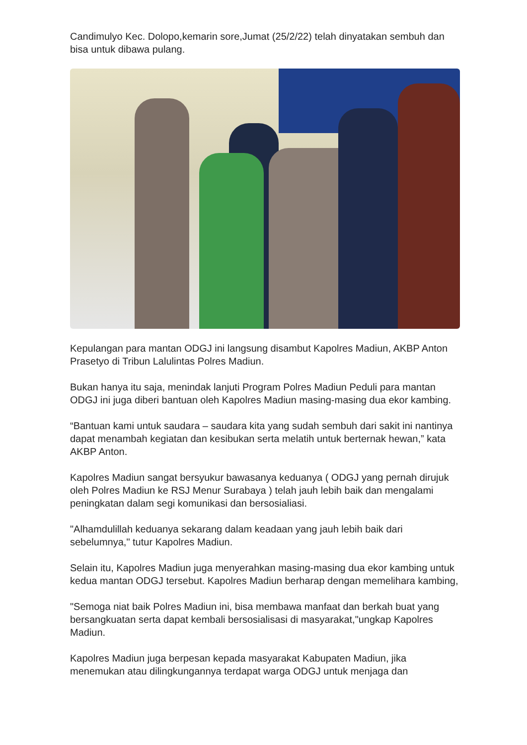Candimulyo Kec. Dolopo,kemarin sore,Jumat (25/2/22) telah dinyatakan sembuh dan bisa untuk dibawa pulang.
Kepulangan para mantan ODGJ ini langsung disambut Kapolres Madiun, AKBP Anton Prasetyo di Tribun Lalulintas Polres Madiun.
Bukan hanya itu saja, menindak lanjuti Program Polres Madiun Peduli para mantan ODGJ ini juga diberi bantuan oleh Kapolres Madiun masing-masing dua ekor kambing.
“Bantuan kami untuk saudara – saudara kita yang sudah sembuh dari sakit ini nantinya dapat menambah kegiatan dan kesibukan serta melatih untuk berternak hewan,” kata AKBP Anton.
Kapolres Madiun sangat bersyukur bawasanya keduanya ( ODGJ yang pernah dirujuk oleh Polres Madiun ke RSJ Menur Surabaya ) telah jauh lebih baik dan mengalami peningkatan dalam segi komunikasi dan bersosialiasi.
"Alhamdulillah keduanya sekarang dalam keadaan yang jauh lebih baik dari sebelumnya," tutur Kapolres Madiun.
Selain itu, Kapolres Madiun juga menyerahkan masing-masing dua ekor kambing untuk kedua mantan ODGJ tersebut. Kapolres Madiun berharap dengan memelihara kambing,
"Semoga niat baik Polres Madiun ini, bisa membawa manfaat dan berkah buat yang bersangkuatan serta dapat kembali bersosialisasi di masyarakat,"ungkap Kapolres Madiun.
Kapolres Madiun juga berpesan kepada masyarakat Kabupaten Madiun, jika menemukan atau dilingkungannya terdapat warga ODGJ untuk menjaga dan